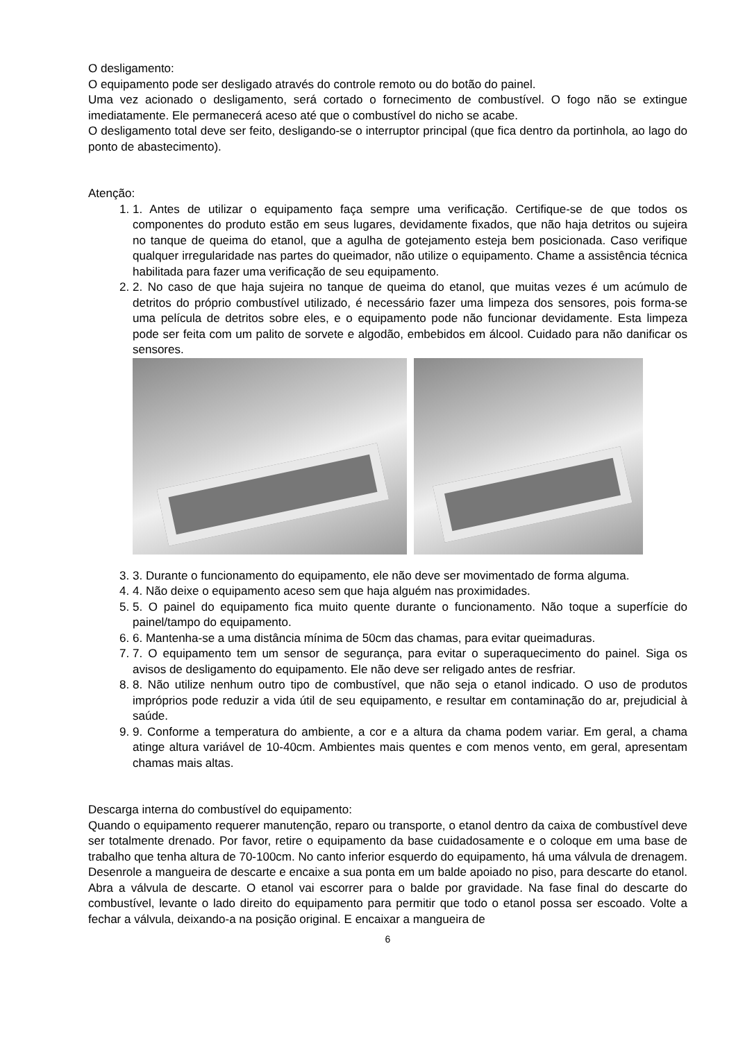O desligamento:
O equipamento pode ser desligado através do controle remoto ou do botão do painel.
Uma vez acionado o desligamento, será cortado o fornecimento de combustível. O fogo não se extingue imediatamente. Ele permanecerá aceso até que o combustível do nicho se acabe.
O desligamento total deve ser feito, desligando-se o interruptor principal (que fica dentro da portinhola, ao lago do ponto de abastecimento).
Atenção:
1. 1. Antes de utilizar o equipamento faça sempre uma verificação. Certifique-se de que todos os componentes do produto estão em seus lugares, devidamente fixados, que não haja detritos ou sujeira no tanque de queima do etanol, que a agulha de gotejamento esteja bem posicionada. Caso verifique qualquer irregularidade nas partes do queimador, não utilize o equipamento. Chame a assistência técnica habilitada para fazer uma verificação de seu equipamento.
2. 2. No caso de que haja sujeira no tanque de queima do etanol, que muitas vezes é um acúmulo de detritos do próprio combustível utilizado, é necessário fazer uma limpeza dos sensores, pois forma-se uma película de detritos sobre eles, e o equipamento pode não funcionar devidamente. Esta limpeza pode ser feita com um palito de sorvete e algodão, embebidos em álcool. Cuidado para não danificar os sensores.
3. 3. Durante o funcionamento do equipamento, ele não deve ser movimentado de forma alguma.
4. 4. Não deixe o equipamento aceso sem que haja alguém nas proximidades.
5. 5. O painel do equipamento fica muito quente durante o funcionamento. Não toque a superfície do painel/tampo do equipamento.
6. 6. Mantenha-se a uma distância mínima de 50cm das chamas, para evitar queimaduras.
7. 7. O equipamento tem um sensor de segurança, para evitar o superaquecimento do painel. Siga os avisos de desligamento do equipamento. Ele não deve ser religado antes de resfriar.
8. 8. Não utilize nenhum outro tipo de combustível, que não seja o etanol indicado. O uso de produtos impróprios pode reduzir a vida útil de seu equipamento, e resultar em contaminação do ar, prejudicial à saúde.
9. 9. Conforme a temperatura do ambiente, a cor e a altura da chama podem variar. Em geral, a chama atinge altura variável de 10-40cm. Ambientes mais quentes e com menos vento, em geral, apresentam chamas mais altas.
Descarga interna do combustível do equipamento:
Quando o equipamento requerer manutenção, reparo ou transporte, o etanol dentro da caixa de combustível deve ser totalmente drenado. Por favor, retire o equipamento da base cuidadosamente e o coloque em uma base de trabalho que tenha altura de 70-100cm. No canto inferior esquerdo do equipamento, há uma válvula de drenagem. Desenrole a mangueira de descarte e encaixe a sua ponta em um balde apoiado no piso, para descarte do etanol. Abra a válvula de descarte. O etanol vai escorrer para o balde por gravidade. Na fase final do descarte do combustível, levante o lado direito do equipamento para permitir que todo o etanol possa ser escoado. Volte a fechar a válvula, deixando-a na posição original. E encaixar a mangueira de
6